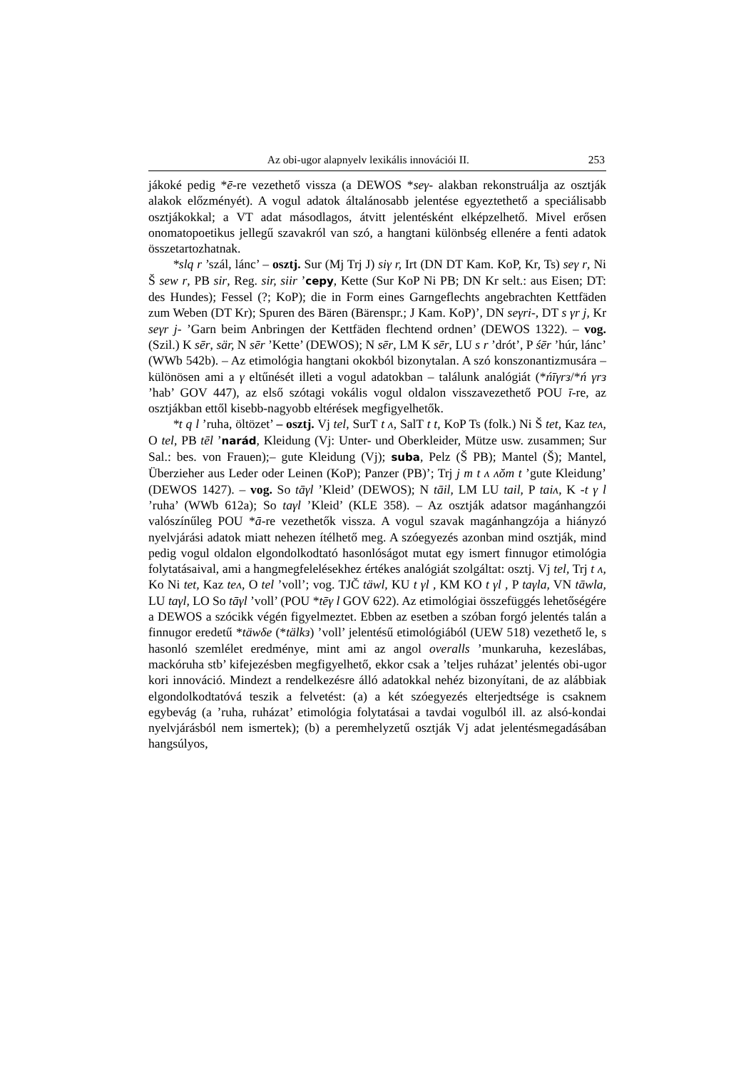Az obi-ugor alapnyelv lexikális innovációi II. 253
jákoké pedig *ē-re vezethető vissza (a DEWOS *seγ- alakban rekonstruálja az osztják alakok előzményét). A vogul adatok általánosabb jelentése egyeztethető a speciálisabb osztjákokkal; a VT adat másodlagos, átvitt jelentésként elképzelhető. Mivel erősen onomatopoetikus jellegű szavakról van szó, a hangtani különbség ellenére a fenti adatok összetartozhatnak.
*slq r ’szál, lánc’ – osztj. Sur (Mj Trj J) siγ r, Irt (DN DT Kam. KoP, Kr, Ts) seγ r, Ni Š sew r, PB sir, Reg. sir, siir ’cepy, Kette (Sur KoP Ni PB; DN Kr selt.: aus Eisen; DT: des Hundes); Fessel (?; KoP); die in Form eines Garngeflechts angebrachten Kettfäden zum Weben (DT Kr); Spuren des Bären (Bärenspr.; J Kam. KoP)’, DN seγri-, DT s γr j, Kr seγr j- ’Garn beim Anbringen der Kettfäden flechtend ordnen’ (DEWOS 1322). – vog. (Szil.) K sēr, sär, N sēr ’Kette’ (DEWOS); N sēr, LM K sēr, LU s r ’drót’, P śēr ’húr, lánc’ (WWb 542b). – Az etimológia hangtani okokból bizonytalan. A szó konszonantizmusára – különösen ami a γ eltűnését illeti a vogul adatokban – találunk analógiát (*ńīγrз/*ń γrз ’hab’ GOV 447), az első szótagi vokális vogul oldalon visszavezethető POU ī-re, az osztjákban ettől kisebb-nagyobb eltérések megfigyelhetők.
*t q l ’ruha, öltözet’ – osztj. Vj tel, SurT t ʌ, SalT t t, KoP Ts (folk.) Ni Š tet, Kaz teʌ, O tel, PB tēl ’narád, Kleidung (Vj: Unter- und Oberkleider, Mütze usw. zusammen; Sur Sal.: bes. von Frauen);– gute Kleidung (Vj); suba, Pelz (Š PB); Mantel (Š); Mantel, Überzieher aus Leder oder Leinen (KoP); Panzer (PB)’; Trj j m t ʌ ʌŏm t ’gute Kleidung’ (DEWOS 1427). – vog. So tāγl ’Kleid’ (DEWOS); N tāil, LM LU tail, P taiʌ, K -t γ l ’ruha’ (WWb 612a); So taγl ’Kleid’ (KLE 358). – Az osztják adatsor magánhangzói valószínűleg POU *ā-re vezethetők vissza. A vogul szavak magánhangzója a hiányzó nyelvjárási adatok miatt nehezen ítélhető meg. A szóegyezés azonban mind osztják, mind pedig vogul oldalon elgondolkodtató hasonlóságot mutat egy ismert finnugor etimológia folytatásaival, ami a hangmegfelelésekhez értékes analógiát szolgáltat: osztj. Vj tel, Trj t ʌ, Ko Ni tet, Kaz teʌ, O tel ’voll’; vog. TJČ täwl, KU t γl , KM KO t γl , P taγla, VN tāwla, LU taγl, LO So tāγl ’voll’ (POU *tēγ l GOV 622). Az etimológiai összefüggés lehetőségére a DEWOS a szócikk végén figyelmeztet. Ebben az esetben a szóban forgó jelentés talán a finnugor eredetű *täwδe (*tälkз) ’voll’ jelentésű etimológiából (UEW 518) vezethető le, s hasonló szemlélet eredménye, mint ami az angol overalls ’munkaruha, kezeslábas, mackóruha stb’ kifejezésben megfigyelhető, ekkor csak a ’teljes ruházat’ jelentés obi-ugor kori innováció. Mindezt a rendelkezésre álló adatokkal nehéz bizonyítani, de az alábbiak elgondolkodtatóvá teszik a felvetést: (a) a két szóegyezés elterjedtsége is csaknem egybevág (a ’ruha, ruházat’ etimológia folytatásai a tavdai vogulból ill. az alsó-kondai nyelvjárásból nem ismertek); (b) a peremhelyzetű osztják Vj adat jelentésmegadásában hangsúlyos,